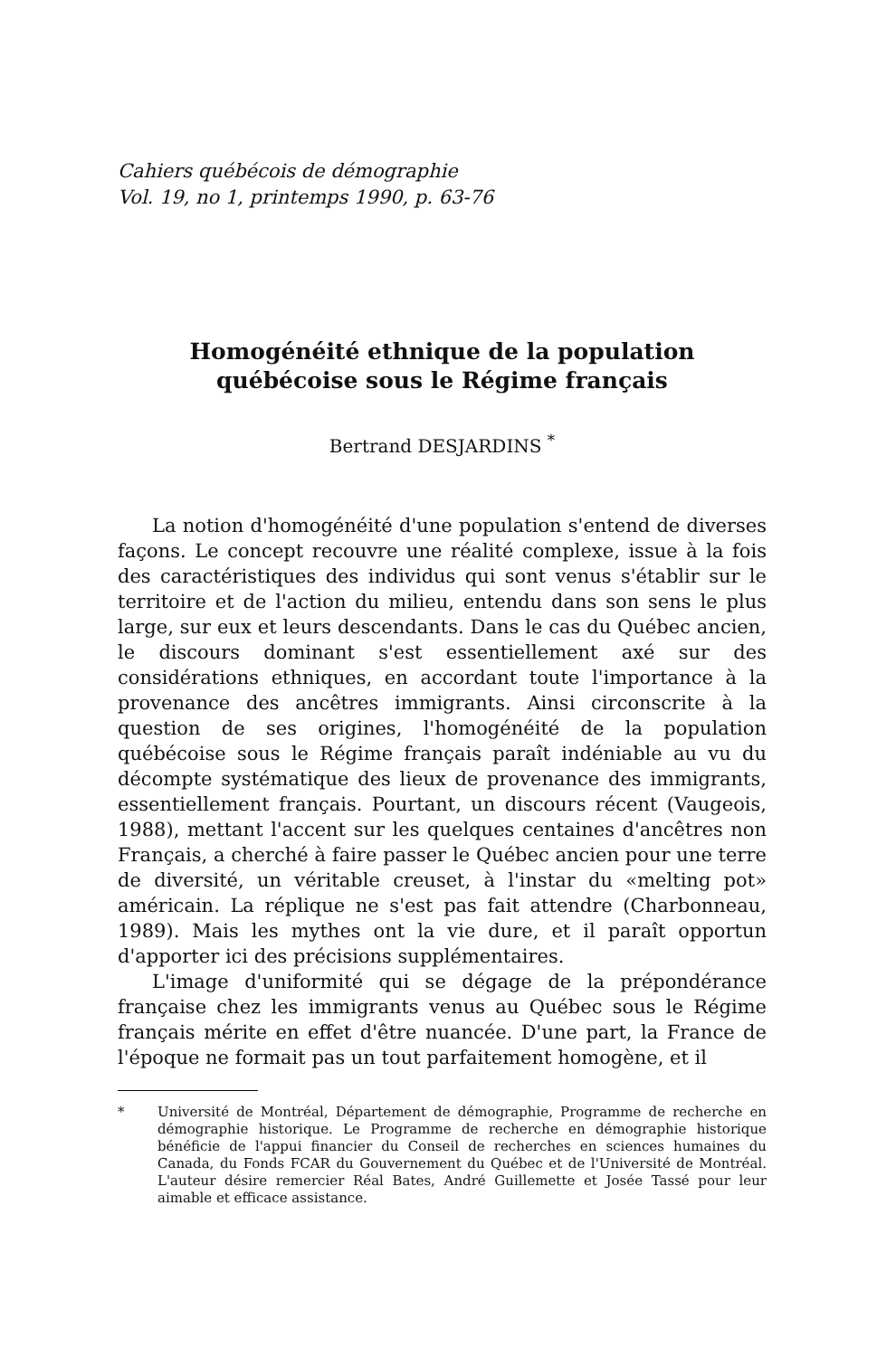Cahiers québécois de démographie
Vol. 19, no 1, printemps 1990, p. 63-76
Homogénéité ethnique de la population
québécoise sous le Régime français
Bertrand DESJARDINS <sup>*</sup>
La notion d'homogénéité d'une population s'entend de diverses façons. Le concept recouvre une réalité complexe, issue à la fois des caractéristiques des individus qui sont venus s'établir sur le territoire et de l'action du milieu, entendu dans son sens le plus large, sur eux et leurs descendants. Dans le cas du Québec ancien, le discours dominant s'est essentiellement axé sur des considérations ethniques, en accordant toute l'importance à la provenance des ancêtres immigrants. Ainsi circonscrite à la question de ses origines, l'homogénéité de la population québécoise sous le Régime français paraît indéniable au vu du décompte systématique des lieux de provenance des immigrants, essentiellement français. Pourtant, un discours récent (Vaugeois, 1988), mettant l'accent sur les quelques centaines d'ancêtres non Français, a cherché à faire passer le Québec ancien pour une terre de diversité, un véritable creuset, à l'instar du «melting pot» américain. La réplique ne s'est pas fait attendre (Charbonneau, 1989). Mais les mythes ont la vie dure, et il paraît opportun d'apporter ici des précisions supplémentaires.
L'image d'uniformité qui se dégage de la prépondérance française chez les immigrants venus au Québec sous le Régime français mérite en effet d'être nuancée. D'une part, la France de l'époque ne formait pas un tout parfaitement homogène, et il
* Université de Montréal, Département de démographie, Programme de recherche en démographie historique. Le Programme de recherche en démographie historique bénéficie de l'appui financier du Conseil de recherches en sciences humaines du Canada, du Fonds FCAR du Gouvernement du Québec et de l'Université de Montréal. L'auteur désire remercier Réal Bates, André Guillemette et Josée Tassé pour leur aimable et efficace assistance.